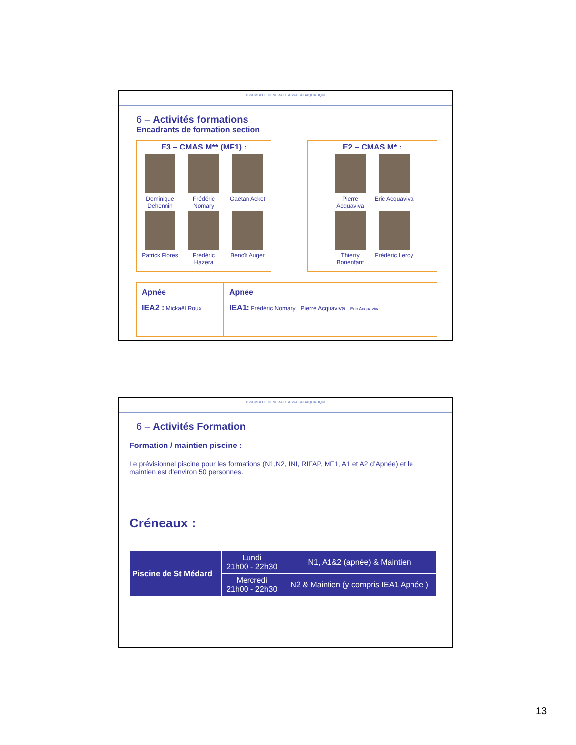ASSEMBLEE GENERALE ASSA SUBAQUATIQUE
6 – Activités formations
Encadrants de formation section
E3 – CMAS M** (MF1) :
Dominique Dehennin
Frédéric Nomary
Gaëtan Acket
Patrick Flores
Frédéric Hazera
Benoît Auger
E2 – CMAS M* :
Pierre Acquaviva
Eric Acquaviva
Thierry Bonenfant
Frédéric Leroy
Apnée
IEA2 : Mickaël Roux
Apnée
IEA1: Frédéric Nomary Pierre Acquaviva Eric Acquaviva
ASSEMBLEE GENERALE ASSA SUBAQUATIQUE
6 – Activités Formation
Formation / maintien piscine :
Le prévisionnel piscine pour les formations (N1,N2, INI, RIFAP, MF1, A1 et A2 d’Apnée) et le maintien est d’environ 50 personnes.
Créneaux :
| Piscine de St Médard | Lundi 21h00 - 22h30 | N1, A1&2 (apnée) & Maintien |
| | Mercredi 21h00 - 22h30 | N2 & Maintien (y compris IEA1 Apnée ) |
13